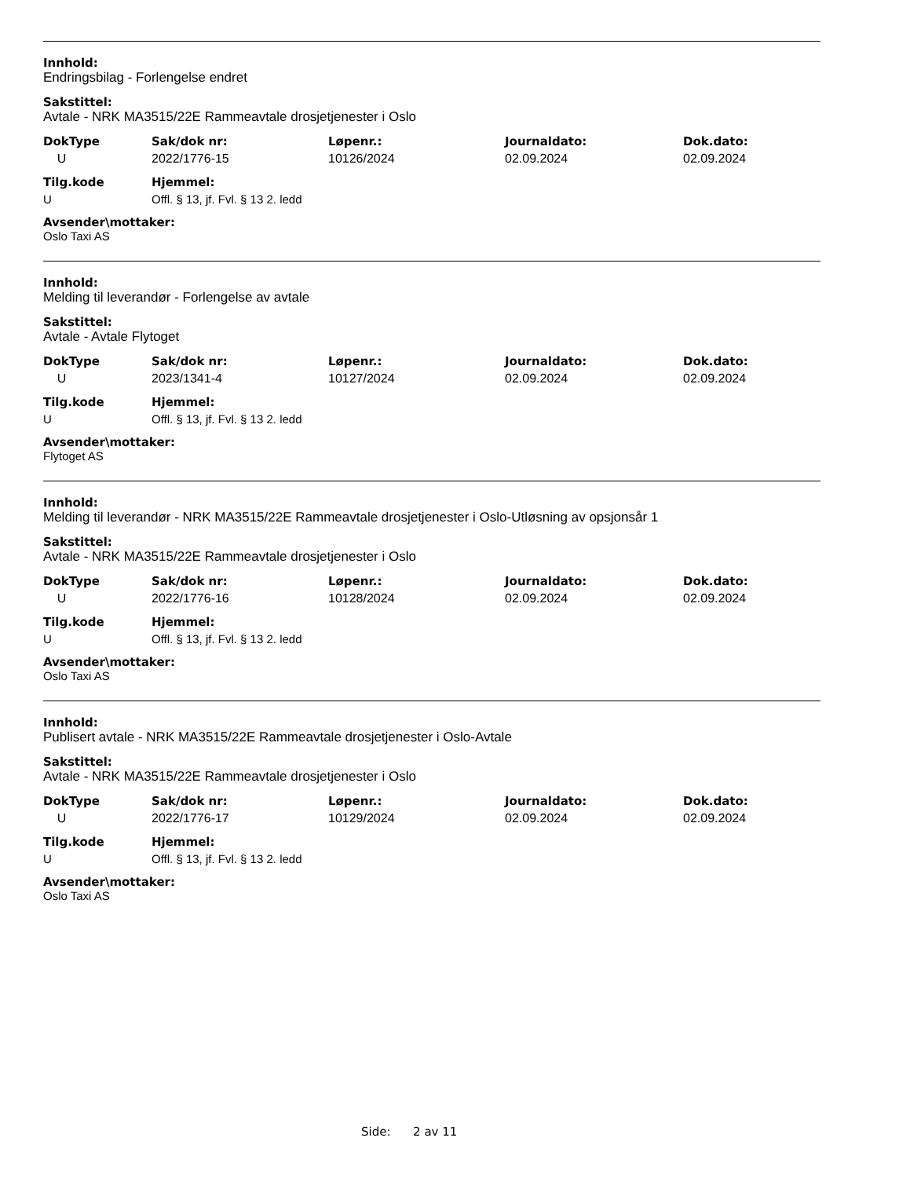Innhold:
Endringsbilag - Forlengelse endret
Sakstittel:
Avtale - NRK MA3515/22E Rammeavtale drosjetjenester i Oslo
| DokType | Sak/dok nr: | Løpenr.: | Journaldato: | Dok.dato: |
| --- | --- | --- | --- | --- |
| U | 2022/1776-15 | 10126/2024 | 02.09.2024 | 02.09.2024 |
| Tilg.kode | Hjemmel: |
| --- | --- |
| U | Offl. § 13, jf. Fvl. § 13 2. ledd |
Avsender\mottaker:
Oslo Taxi AS
Innhold:
Melding til leverandør - Forlengelse av avtale
Sakstittel:
Avtale - Avtale Flytoget
| DokType | Sak/dok nr: | Løpenr.: | Journaldato: | Dok.dato: |
| --- | --- | --- | --- | --- |
| U | 2023/1341-4 | 10127/2024 | 02.09.2024 | 02.09.2024 |
| Tilg.kode | Hjemmel: |
| --- | --- |
| U | Offl. § 13, jf. Fvl. § 13 2. ledd |
Avsender\mottaker:
Flytoget AS
Innhold:
Melding til leverandør - NRK MA3515/22E Rammeavtale drosjetjenester i Oslo-Utløsning av opsjonsår 1
Sakstittel:
Avtale - NRK MA3515/22E Rammeavtale drosjetjenester i Oslo
| DokType | Sak/dok nr: | Løpenr.: | Journaldato: | Dok.dato: |
| --- | --- | --- | --- | --- |
| U | 2022/1776-16 | 10128/2024 | 02.09.2024 | 02.09.2024 |
| Tilg.kode | Hjemmel: |
| --- | --- |
| U | Offl. § 13, jf. Fvl. § 13 2. ledd |
Avsender\mottaker:
Oslo Taxi AS
Innhold:
Publisert avtale - NRK MA3515/22E Rammeavtale drosjetjenester i Oslo-Avtale
Sakstittel:
Avtale - NRK MA3515/22E Rammeavtale drosjetjenester i Oslo
| DokType | Sak/dok nr: | Løpenr.: | Journaldato: | Dok.dato: |
| --- | --- | --- | --- | --- |
| U | 2022/1776-17 | 10129/2024 | 02.09.2024 | 02.09.2024 |
| Tilg.kode | Hjemmel: |
| --- | --- |
| U | Offl. § 13, jf. Fvl. § 13 2. ledd |
Avsender\mottaker:
Oslo Taxi AS
Side: 2 av 11